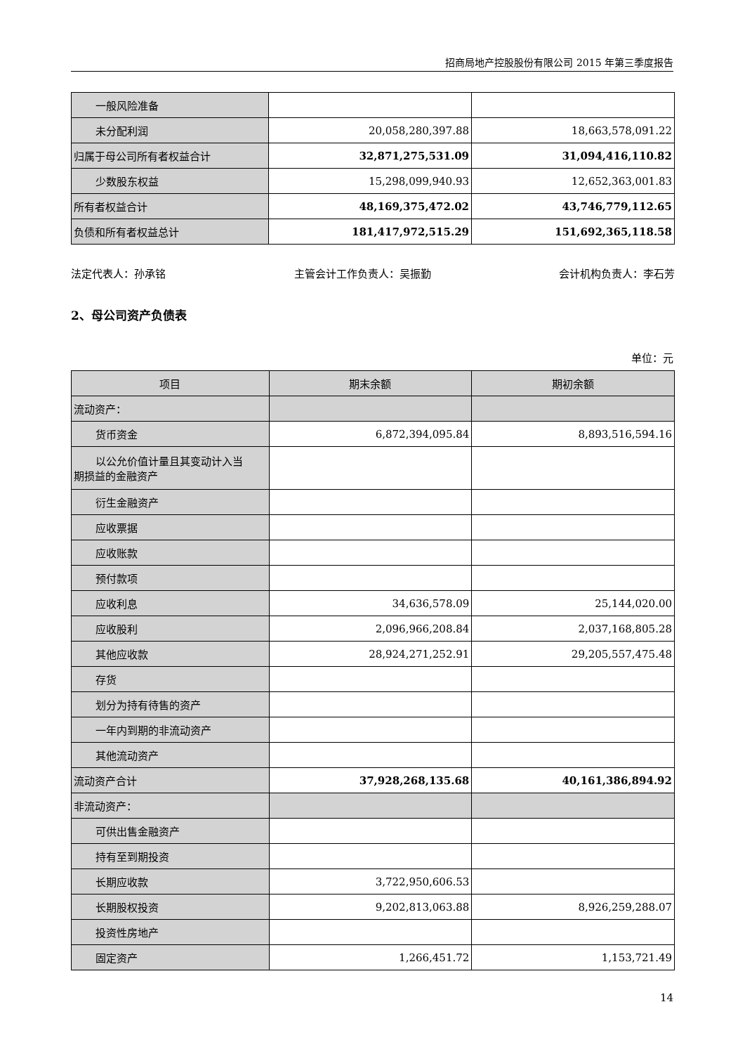招商局地产控股股份有限公司 2015 年第三季度报告
| 一般风险准备 | | |
| 未分配利润 | 20,058,280,397.88 | 18,663,578,091.22 |
| 归属于母公司所有者权益合计 | 32,871,275,531.09 | 31,094,416,110.82 |
| 少数股东权益 | 15,298,099,940.93 | 12,652,363,001.83 |
| 所有者权益合计 | 48,169,375,472.02 | 43,746,779,112.65 |
| 负债和所有者权益总计 | 181,417,972,515.29 | 151,692,365,118.58 |
法定代表人：孙承铭 主管会计工作负责人：吴振勤 会计机构负责人：李石芳
2、母公司资产负债表
单位：元
| 项目 | 期末余额 | 期初余额 |
| --- | --- | --- |
| 流动资产： | | |
| 货币资金 | 6,872,394,095.84 | 8,893,516,594.16 |
| 以公允价值计量且其变动计入当 期损益的金融资产 | | |
| 衍生金融资产 | | |
| 应收票据 | | |
| 应收账款 | | |
| 预付款项 | | |
| 应收利息 | 34,636,578.09 | 25,144,020.00 |
| 应收股利 | 2,096,966,208.84 | 2,037,168,805.28 |
| 其他应收款 | 28,924,271,252.91 | 29,205,557,475.48 |
| 存货 | | |
| 划分为持有待售的资产 | | |
| 一年内到期的非流动资产 | | |
| 其他流动资产 | | |
| 流动资产合计 | 37,928,268,135.68 | 40,161,386,894.92 |
| 非流动资产： | | |
| 可供出售金融资产 | | |
| 持有至到期投资 | | |
| 长期应收款 | 3,722,950,606.53 | |
| 长期股权投资 | 9,202,813,063.88 | 8,926,259,288.07 |
| 投资性房地产 | | |
| 固定资产 | 1,266,451.72 | 1,153,721.49 |
14